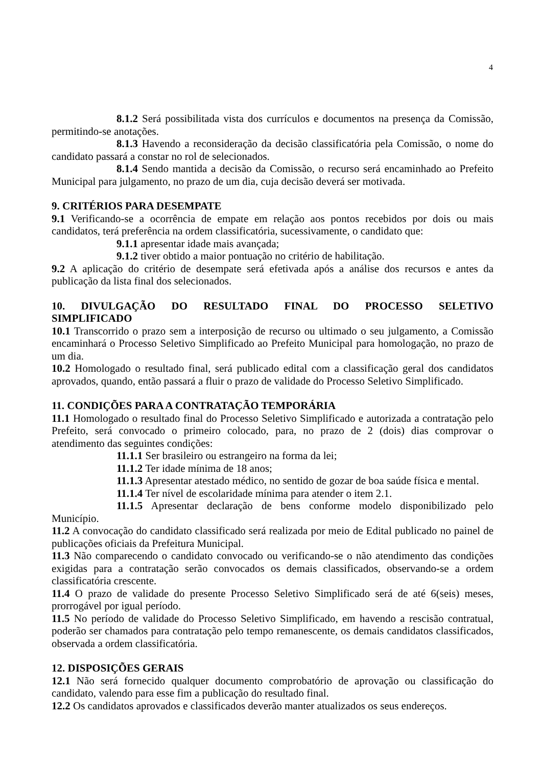4
8.1.2 Será possibilitada vista dos currículos e documentos na presença da Comissão, permitindo-se anotações.
8.1.3 Havendo a reconsideração da decisão classificatória pela Comissão, o nome do candidato passará a constar no rol de selecionados.
8.1.4 Sendo mantida a decisão da Comissão, o recurso será encaminhado ao Prefeito Municipal para julgamento, no prazo de um dia, cuja decisão deverá ser motivada.
9. CRITÉRIOS PARA DESEMPATE
9.1 Verificando-se a ocorrência de empate em relação aos pontos recebidos por dois ou mais candidatos, terá preferência na ordem classificatória, sucessivamente, o candidato que:
9.1.1 apresentar idade mais avançada;
9.1.2 tiver obtido a maior pontuação no critério de habilitação.
9.2 A aplicação do critério de desempate será efetivada após a análise dos recursos e antes da publicação da lista final dos selecionados.
10. DIVULGAÇÃO DO RESULTADO FINAL DO PROCESSO SELETIVO
SIMPLIFICADO
10.1 Transcorrido o prazo sem a interposição de recurso ou ultimado o seu julgamento, a Comissão encaminhará o Processo Seletivo Simplificado ao Prefeito Municipal para homologação, no prazo de um dia.
10.2 Homologado o resultado final, será publicado edital com a classificação geral dos candidatos aprovados, quando, então passará a fluir o prazo de validade do Processo Seletivo Simplificado.
11. CONDIÇÕES PARA A CONTRATAÇÃO TEMPORÁRIA
11.1 Homologado o resultado final do Processo Seletivo Simplificado e autorizada a contratação pelo Prefeito, será convocado o primeiro colocado, para, no prazo de 2 (dois) dias comprovar o atendimento das seguintes condições:
11.1.1 Ser brasileiro ou estrangeiro na forma da lei;
11.1.2 Ter idade mínima de 18 anos;
11.1.3 Apresentar atestado médico, no sentido de gozar de boa saúde física e mental.
11.1.4 Ter nível de escolaridade mínima para atender o item 2.1.
11.1.5 Apresentar declaração de bens conforme modelo disponibilizado pelo Município.
11.2 A convocação do candidato classificado será realizada por meio de Edital publicado no painel de publicações oficiais da Prefeitura Municipal.
11.3 Não comparecendo o candidato convocado ou verificando-se o não atendimento das condições exigidas para a contratação serão convocados os demais classificados, observando-se a ordem classificatória crescente.
11.4 O prazo de validade do presente Processo Seletivo Simplificado será de até 6(seis) meses, prorrogável por igual período.
11.5 No período de validade do Processo Seletivo Simplificado, em havendo a rescisão contratual, poderão ser chamados para contratação pelo tempo remanescente, os demais candidatos classificados, observada a ordem classificatória.
12. DISPOSIÇÕES GERAIS
12.1 Não será fornecido qualquer documento comprobatório de aprovação ou classificação do candidato, valendo para esse fim a publicação do resultado final.
12.2 Os candidatos aprovados e classificados deverão manter atualizados os seus endereços.